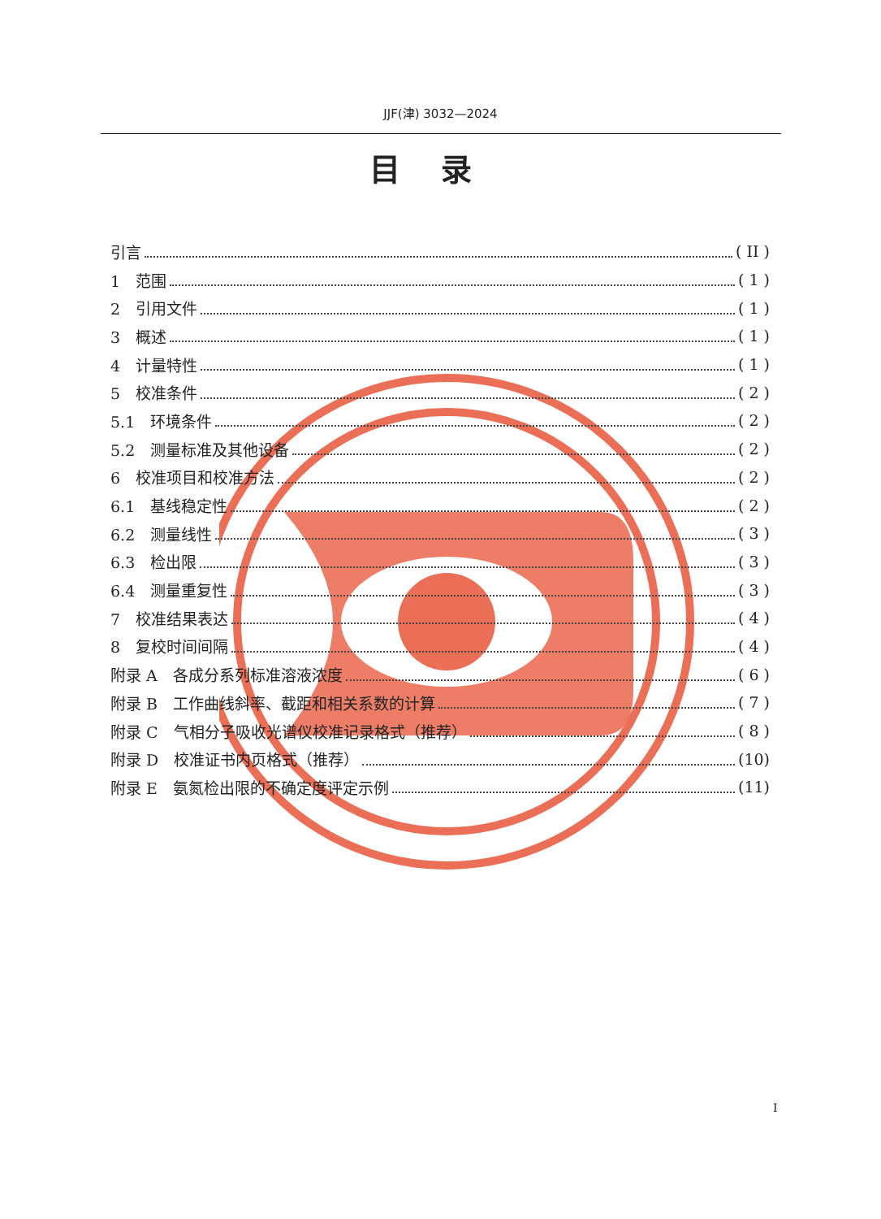JJF(津) 3032—2024
目录
引言 ( II )
1　范围 ( 1 )
2　引用文件 ( 1 )
3　概述 ( 1 )
4　计量特性 ( 1 )
5　校准条件 ( 2 )
5.1　环境条件 ( 2 )
5.2　测量标准及其他设备 ( 2 )
6　校准项目和校准方法 ( 2 )
6.1　基线稳定性 ( 2 )
6.2　测量线性 ( 3 )
6.3　检出限 ( 3 )
6.4　测量重复性 ( 3 )
7　校准结果表达 ( 4 )
8　复校时间间隔 ( 4 )
附录 A　各成分系列标准溶液浓度 ( 6 )
附录 B　工作曲线斜率、截距和相关系数的计算 ( 7 )
附录 C　气相分子吸收光谱仪校准记录格式（推荐） ( 8 )
附录 D　校准证书内页格式（推荐） (10)
附录 E　氨氮检出限的不确定度评定示例 (11)
I